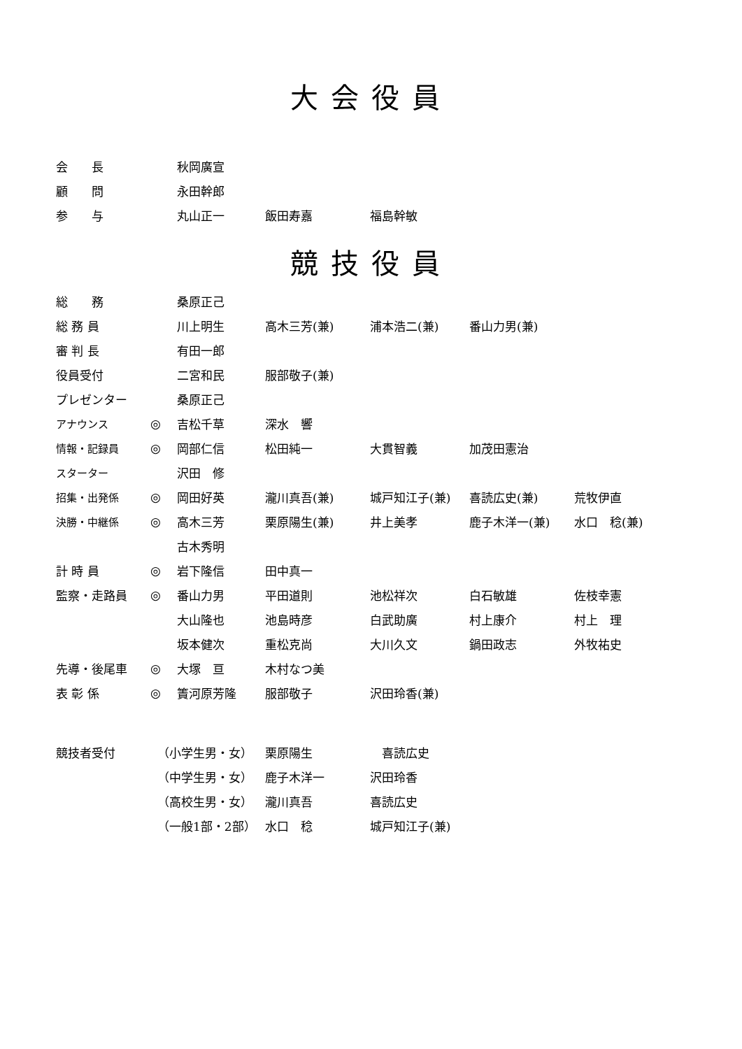大会役員
| 会 長 | | 秋岡廣宣 | | | | |
| 顧 問 | | 永田幹郎 | | | | |
| 参 与 | | 丸山正一 | 飯田寿嘉 | 福島幹敏 | | |
競技役員
| 総 務 | | 桑原正己 | | | | |
| 総 務 員 | | 川上明生 | 高木三芳(兼) | 浦本浩二(兼) | 番山力男(兼) | |
| 審 判 長 | | 有田一郎 | | | | |
| 役員受付 | | 二宮和民 | 服部敬子(兼) | | | |
| プレゼンター | | 桑原正己 | | | | |
| アナウンス | ◎ | 吉松千草 | 深水 響 | | | |
| 情報・記録員 | ◎ | 岡部仁信 | 松田純一 | 大貫智義 | 加茂田憲治 | |
| スターター | | 沢田 修 | | | | |
| 招集・出発係 | ◎ | 岡田好英 | 瀧川真吾(兼) | 城戸知江子(兼) | 喜読広史(兼) | 荒牧伊直 |
| 決勝・中継係 | ◎ | 高木三芳 | 栗原陽生(兼) | 井上美孝 | 鹿子木洋一(兼) | 水口 稔(兼) |
| | | 古木秀明 | | | | |
| 計 時 員 | ◎ | 岩下隆信 | 田中真一 | | | |
| 監察・走路員 | ◎ | 番山力男 | 平田道則 | 池松祥次 | 白石敏雄 | 佐枝幸憲 |
| | | 大山隆也 | 池島時彦 | 白武助廣 | 村上康介 | 村上 理 |
| | | 坂本健次 | 重松克尚 | 大川久文 | 鍋田政志 | 外牧祐史 |
| 先導・後尾車 | ◎ | 大塚 亘 | 木村なつ美 | | | |
| 表 彰 係 | ◎ | 簀河原芳隆 | 服部敬子 | 沢田玲香(兼) | | |
| 競技者受付 | （小学生男・女） | 栗原陽生 | 喜読広史 |
| | （中学生男・女） | 鹿子木洋一 | 沢田玲香 |
| | （高校生男・女） | 瀧川真吾 | 喜読広史 |
| | （一般1部・2部） | 水口 稔 | 城戸知江子(兼) |